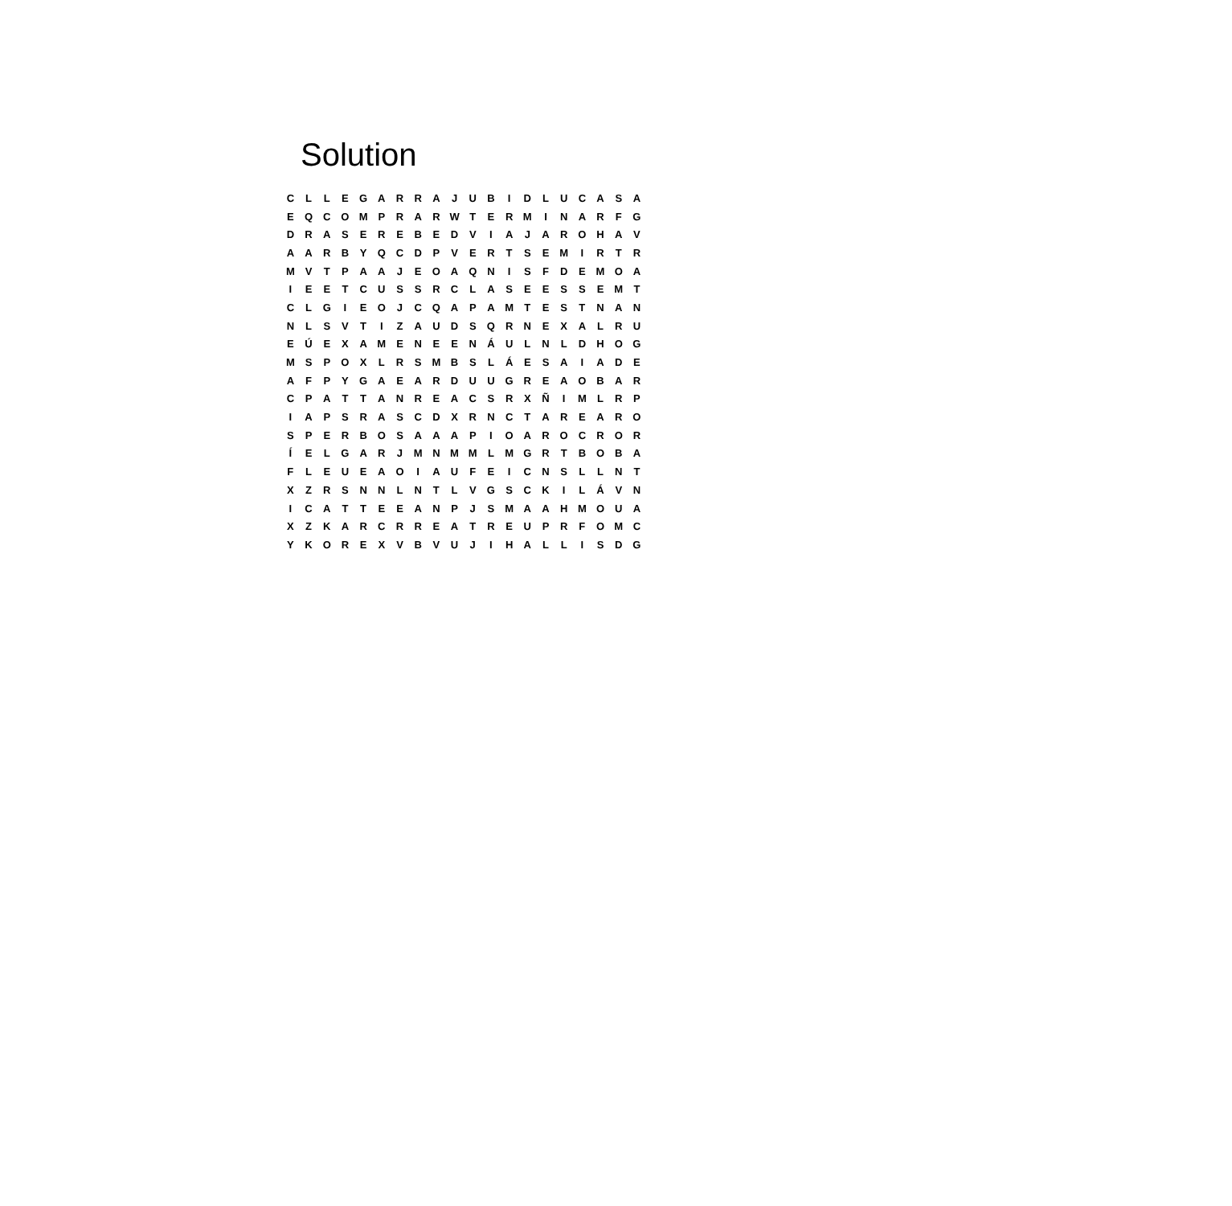Solution
| C | L | L | E | G | A | R | R | A | J | U | B | I | D | L | U | C | A | S | A |
| E | Q | C | O | M | P | R | A | R | W | T | E | R | M | I | N | A | R | F | G |
| D | R | A | S | E | R | E | B | E | D | V | I | A | J | A | R | O | H | A | V |
| A | A | R | B | Y | Q | C | D | P | V | E | R | T | S | E | M | I | R | T | R |
| M | V | T | P | A | A | J | E | O | A | Q | N | I | S | F | D | E | M | O | A |
| I | E | E | T | C | U | S | S | R | C | L | A | S | E | E | S | S | E | M | T |
| C | L | G | I | E | O | J | C | Q | A | P | A | M | T | E | S | T | N | A | N |
| N | L | S | V | T | I | Z | A | U | D | S | Q | R | N | E | X | A | L | R | U |
| E | Ú | E | X | A | M | E | N | E | E | N | Á | U | L | N | L | D | H | O | G |
| M | S | P | O | X | L | R | S | M | B | S | L | Á | E | S | A | I | A | D | E |
| A | F | P | Y | G | A | E | A | R | D | U | U | G | R | E | A | O | B | A | R |
| C | P | A | T | T | A | N | R | E | A | C | S | R | X | Ñ | I | M | L | R | P |
| I | A | P | S | R | A | S | C | D | X | R | N | C | T | A | R | E | A | R | O |
| S | P | E | R | B | O | S | A | A | A | P | I | O | A | R | O | C | R | O | R |
| Í | E | L | G | A | R | J | M | N | M | M | L | M | G | R | T | B | O | B | A |
| F | L | E | U | E | A | O | I | A | U | F | E | I | C | N | S | L | L | N | T |
| X | Z | R | S | N | N | L | N | T | L | V | G | S | C | K | I | L | Á | V | N |
| I | C | A | T | T | E | E | A | N | P | J | S | M | A | A | H | M | O | U | A |
| X | Z | K | A | R | C | R | R | E | A | T | R | E | U | P | R | F | O | M | C |
| Y | K | O | R | E | X | V | B | V | U | J | I | H | A | L | L | I | S | D | G |